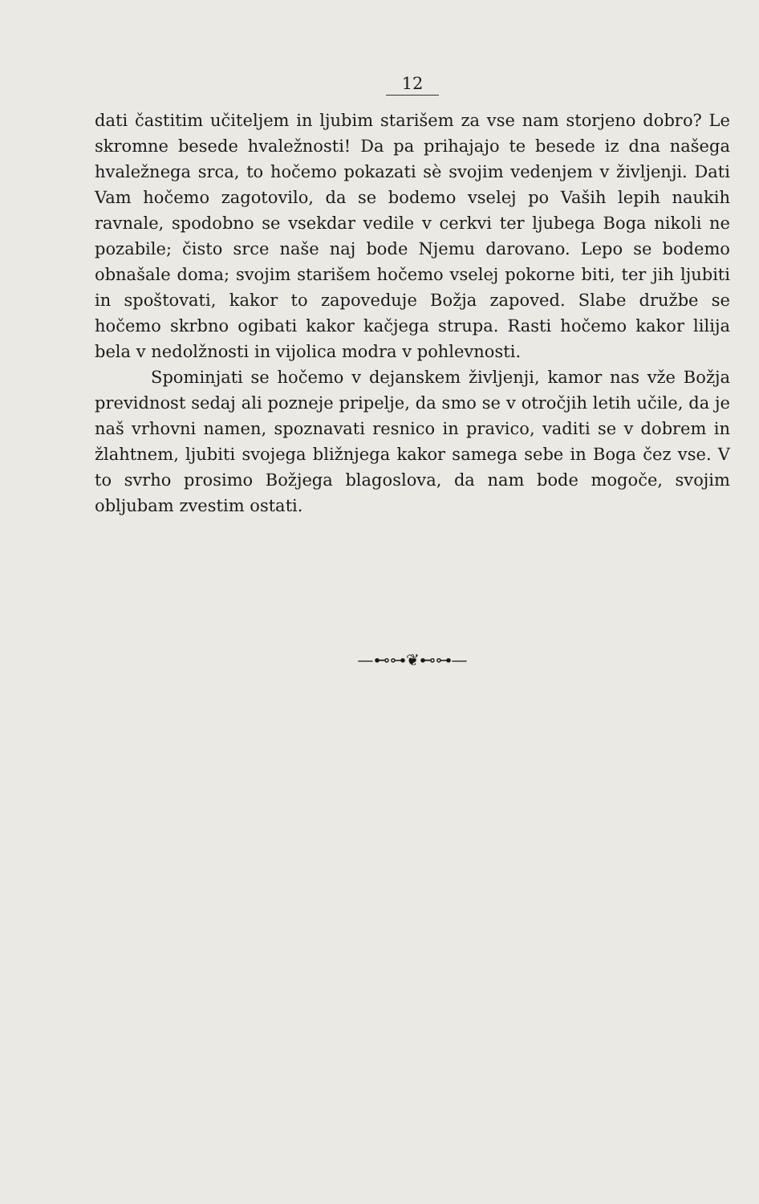12
dati častitim učiteljem in ljubim starišem za vse nam storjeno dobro? Le skromne besede hvaležnosti! Da pa prihajajo te besede iz dna našega hvaležnega srca, to hočemo pokazati sè svojim vedenjem v življenji. Dati Vam hočemo zagotovilo, da se bodemo vselej po Vaših lepih naukih ravnale, spodobno se vsekdar vedile v cerkvi ter ljubega Boga nikoli ne pozabile; čisto srce naše naj bode Njemu darovano. Lepo se bodemo obnašale doma; svojim starišem hočemo vselej pokorne biti, ter jih ljubiti in spoštovati, kakor to zapoveduje Božja zapoved. Slabe družbe se hočemo skrbno ogibati kakor kačjega strupa. Rasti hočemo kakor lilija bela v nedolžnosti in vijolica modra v pohlevnosti.
Spominjati se hočemo v dejanskem življenji, kamor nas vže Božja previdnost sedaj ali pozneje pripelje, da smo se v otročjih letih učile, da je naš vrhovni namen, spoznavati resnico in pravico, vaditi se v dobrem in žlahtnem, ljubiti svojega bližnjega kakor samega sebe in Boga čez vse. V to svrho prosimo Božjega blagoslova, da nam bode mogoče, svojim obljubam zvestim ostati.
—⊷⊶❦⊷⊶—